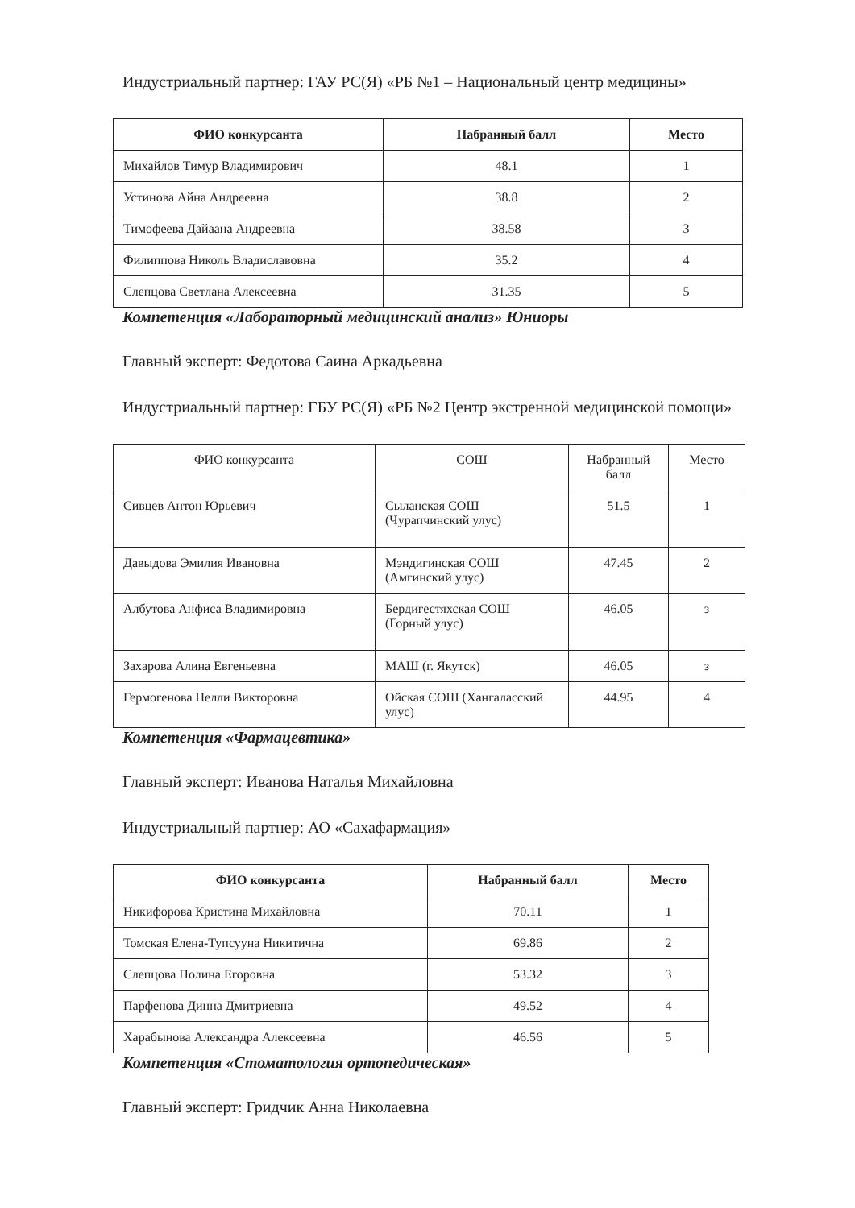Индустриальный партнер: ГАУ РС(Я) «РБ №1 – Национальный центр медицины»
| ФИО конкурсанта | Набранный балл | Место |
| --- | --- | --- |
| Михайлов Тимур Владимирович | 48.1 | 1 |
| Устинова Айна Андреевна | 38.8 | 2 |
| Тимофеева Дайаана Андреевна | 38.58 | 3 |
| Филиппова Николь Владиславовна | 35.2 | 4 |
| Слепцова Светлана Алексеевна | 31.35 | 5 |
Компетенция «Лабораторный медицинский анализ» Юниоры
Главный эксперт: Федотова Саина Аркадьевна
Индустриальный партнер: ГБУ РС(Я) «РБ №2 Центр экстренной медицинской помощи»
| ФИО конкурсанта | СОШ | Набранный балл | Место |
| --- | --- | --- | --- |
| Сивцев Антон Юрьевич | Сыланская СОШ (Чурапчинский улус) | 51.5 | 1 |
| Давыдова Эмилия Ивановна | Мэндигинская СОШ (Амгинский улус) | 47.45 | 2 |
| Албутова Анфиса Владимировна | Бердигестяхская СОШ (Горный улус) | 46.05 | з |
| Захарова Алина Евгеньевна | МАШ (г. Якутск) | 46.05 | з |
| Гермогенова Нелли Викторовна | Ойская СОШ (Хангаласский улус) | 44.95 | 4 |
Компетенция «Фармацевтика»
Главный эксперт: Иванова Наталья Михайловна
Индустриальный партнер: АО «Сахафармация»
| ФИО конкурсанта | Набранный балл | Место |
| --- | --- | --- |
| Никифорова Кристина Михайловна | 70.11 | 1 |
| Томская Елена-Тупсууна Никитична | 69.86 | 2 |
| Слепцова Полина Егоровна | 53.32 | 3 |
| Парфенова Динна Дмитриевна | 49.52 | 4 |
| Харабынова Александра Алексеевна | 46.56 | 5 |
Компетенция «Стоматология ортопедическая»
Главный эксперт: Гридчик Анна Николаевна